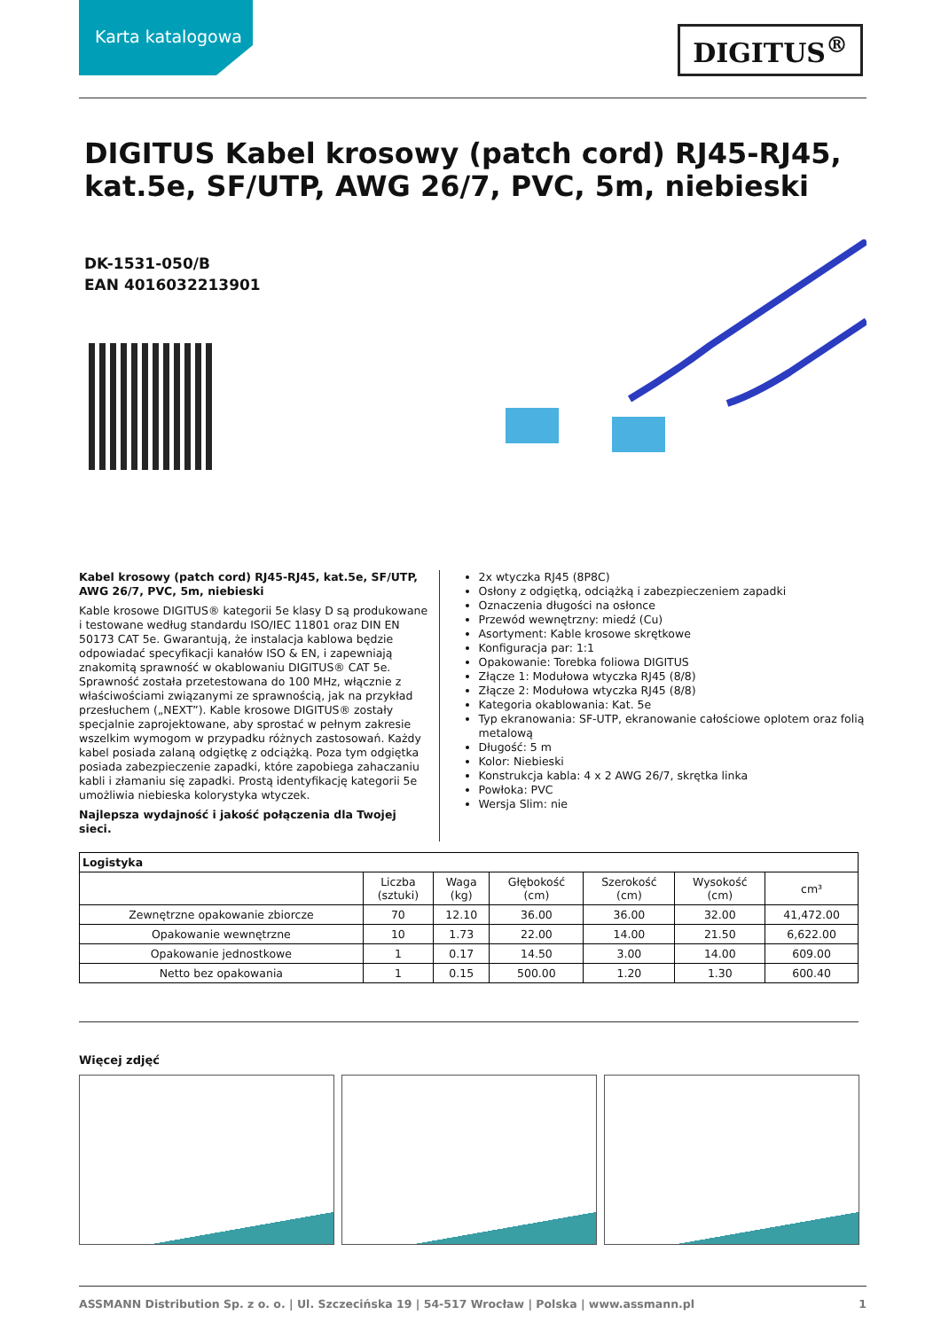Karta katalogowa
DIGITUS<sup>®</sup>
DIGITUS Kabel krosowy (patch cord) RJ45-RJ45, kat.5e, SF/UTP, AWG 26/7, PVC, 5m, niebieski
DK-1531-050/B
EAN 4016032213901
Kabel krosowy (patch cord) RJ45-RJ45, kat.5e, SF/UTP, AWG 26/7, PVC, 5m, niebieski
Kable krosowe DIGITUS® kategorii 5e klasy D są produkowane i testowane według standardu ISO/IEC 11801 oraz DIN EN 50173 CAT 5e. Gwarantują, że instalacja kablowa będzie odpowiadać specyfikacji kanałów ISO & EN, i zapewniają znakomitą sprawność w okablowaniu DIGITUS® CAT 5e. Sprawność została przetestowana do 100 MHz, włącznie z właściwościami związanymi ze sprawnością, jak na przykład przesłuchem („NEXT”). Kable krosowe DIGITUS® zostały specjalnie zaprojektowane, aby sprostać w pełnym zakresie wszelkim wymogom w przypadku różnych zastosowań. Każdy kabel posiada zalaną odgiętkę z odciążką. Poza tym odgiętka posiada zabezpieczenie zapadki, które zapobiega zahaczaniu kabli i złamaniu się zapadki. Prostą identyfikację kategorii 5e umożliwia niebieska kolorystyka wtyczek.
Najlepsza wydajność i jakość połączenia dla Twojej sieci.
2x wtyczka RJ45 (8P8C)
Osłony z odgiętką, odciążką i zabezpieczeniem zapadki
Oznaczenia długości na osłonce
Przewód wewnętrzny: miedź (Cu)
Asortyment: Kable krosowe skrętkowe
Konfiguracja par: 1:1
Opakowanie: Torebka foliowa DIGITUS
Złącze 1: Modułowa wtyczka RJ45 (8/8)
Złącze 2: Modułowa wtyczka RJ45 (8/8)
Kategoria okablowania: Kat. 5e
Typ ekranowania: SF-UTP, ekranowanie całościowe oplotem oraz folią metalową
Długość: 5 m
Kolor: Niebieski
Konstrukcja kabla: 4 x 2 AWG 26/7, skrętka linka
Powłoka: PVC
Wersja Slim: nie
| Logistyka | | | | | | |
| --- | --- | --- | --- | --- | --- | --- |
| | Liczba (sztuki) | Waga (kg) | Głębokość (cm) | Szerokość (cm) | Wysokość (cm) | cm³ |
| Zewnętrzne opakowanie zbiorcze | 70 | 12.10 | 36.00 | 36.00 | 32.00 | 41,472.00 |
| Opakowanie wewnętrzne | 10 | 1.73 | 22.00 | 14.00 | 21.50 | 6,622.00 |
| Opakowanie jednostkowe | 1 | 0.17 | 14.50 | 3.00 | 14.00 | 609.00 |
| Netto bez opakowania | 1 | 0.15 | 500.00 | 1.20 | 1.30 | 600.40 |
Więcej zdjęć
ASSMANN Distribution Sp. z o. o. | Ul. Szczecińska 19 | 54-517 Wrocław | Polska | www.assmann.pl 1